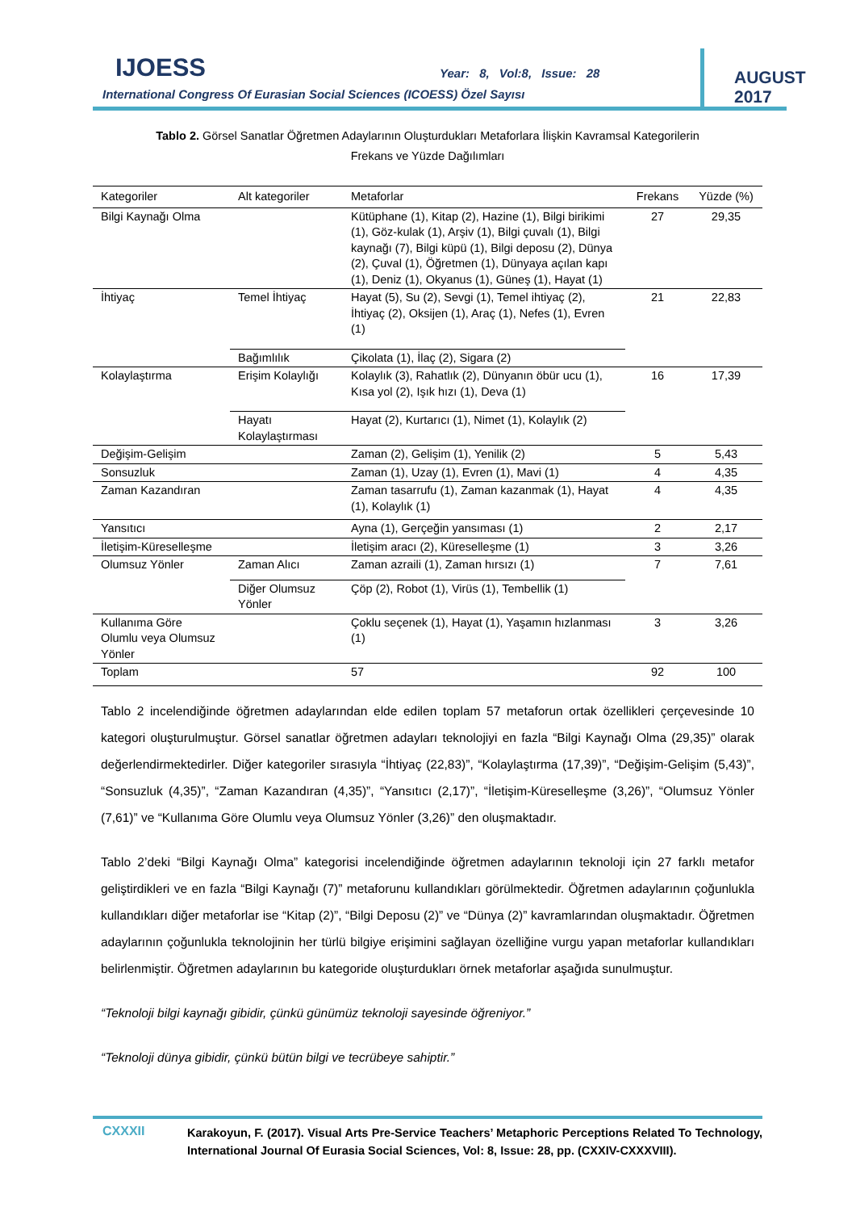IJOESS Year: 8, Vol:8, Issue: 28
International Congress Of Eurasian Social Sciences (ICOESS) Özel Sayısı
AUGUST 2017
Tablo 2. Görsel Sanatlar Öğretmen Adaylarının Oluşturdukları Metaforlara İlişkin Kavramsal Kategorilerin
Frekans ve Yüzde Dağılımları
| Kategoriler | Alt kategoriler | Metaforlar | Frekans | Yüzde (%) |
| --- | --- | --- | --- | --- |
| Bilgi Kaynağı Olma | | Kütüphane (1), Kitap (2), Hazine (1), Bilgi birikimi (1), Göz-kulak (1), Arşiv (1), Bilgi çuvalı (1), Bilgi kaynağı (7), Bilgi küpü (1), Bilgi deposu (2), Dünya (2), Çuval (1), Öğretmen (1), Dünyaya açılan kapı (1), Deniz (1), Okyanus (1), Güneş (1), Hayat (1) | 27 | 29,35 |
| İhtiyaç | Temel İhtiyaç | Hayat (5), Su (2), Sevgi (1), Temel ihtiyaç (2), İhtiyaç (2), Oksijen (1), Araç (1), Nefes (1), Evren (1) | 21 | 22,83 |
| | Bağımlılık | Çikolata (1), İlaç (2), Sigara (2) | | |
| Kolaylaştırma | Erişim Kolaylığı | Kolaylık (3), Rahatlık (2), Dünyanın öbür ucu (1), Kısa yol (2), Işık hızı (1), Deva (1) | 16 | 17,39 |
| | Hayatı Kolaylaştırması | Hayat (2), Kurtarıcı (1), Nimet (1), Kolaylık (2) | | |
| Değişim-Gelişim | | Zaman (2), Gelişim (1), Yenilik (2) | 5 | 5,43 |
| Sonsuzluk | | Zaman (1), Uzay (1), Evren (1), Mavi (1) | 4 | 4,35 |
| Zaman Kazandıran | | Zaman tasarrufu (1), Zaman kazanmak (1), Hayat (1), Kolaylık (1) | 4 | 4,35 |
| Yansıtıcı | | Ayna (1), Gerçeğin yansıması (1) | 2 | 2,17 |
| İletişim-Küreselleşme | | İletişim aracı (2), Küreselleşme (1) | 3 | 3,26 |
| Olumsuz Yönler | Zaman Alıcı | Zaman azraili (1), Zaman hırsızı (1) | 7 | 7,61 |
| | Diğer Olumsuz Yönler | Çöp (2), Robot (1), Virüs (1), Tembellik (1) | | |
| Kullanıma Göre Olumlu veya Olumsuz Yönler | | Çoklu seçenek (1), Hayat (1), Yaşamın hızlanması (1) | 3 | 3,26 |
| Toplam | | 57 | 92 | 100 |
Tablo 2 incelendiğinde öğretmen adaylarından elde edilen toplam 57 metaforun ortak özellikleri çerçevesinde 10 kategori oluşturulmuştur. Görsel sanatlar öğretmen adayları teknolojiyi en fazla “Bilgi Kaynağı Olma (29,35)” olarak değerlendirmektedirler. Diğer kategoriler sırasıyla “İhtiyaç (22,83)”, “Kolaylaştırma (17,39)”, “Değişim-Gelişim (5,43)”, “Sonsuzluk (4,35)”, “Zaman Kazandıran (4,35)”, “Yansıtıcı (2,17)”, “İletişim-Küreselleşme (3,26)”, “Olumsuz Yönler (7,61)” ve “Kullanıma Göre Olumlu veya Olumsuz Yönler (3,26)” den oluşmaktadır.
Tablo 2’deki “Bilgi Kaynağı Olma” kategorisi incelendiğinde öğretmen adaylarının teknoloji için 27 farklı metafor geliştirdikleri ve en fazla “Bilgi Kaynağı (7)” metaforunu kullandıkları görülmektedir. Öğretmen adaylarının çoğunlukla kullandıkları diğer metaforlar ise “Kitap (2)”, “Bilgi Deposu (2)” ve “Dünya (2)” kavramlarından oluşmaktadır. Öğretmen adaylarının çoğunlukla teknolojinin her türlü bilgiye erişimini sağlayan özelliğine vurgu yapan metaforlar kullandıkları belirlenmiştir. Öğretmen adaylarının bu kategoride oluşturdukları örnek metaforlar aşağıda sunulmuştur.
“Teknoloji bilgi kaynağı gibidir, çünkü günümüz teknoloji sayesinde öğreniyor.”
“Teknoloji dünya gibidir, çünkü bütün bilgi ve tecrübeye sahiptir.”
CXXXII
Karakoyun, F. (2017). Visual Arts Pre-Service Teachers’ Metaphoric Perceptions Related To Technology, International Journal Of Eurasia Social Sciences, Vol: 8, Issue: 28, pp. (CXXIV-CXXXVIII).